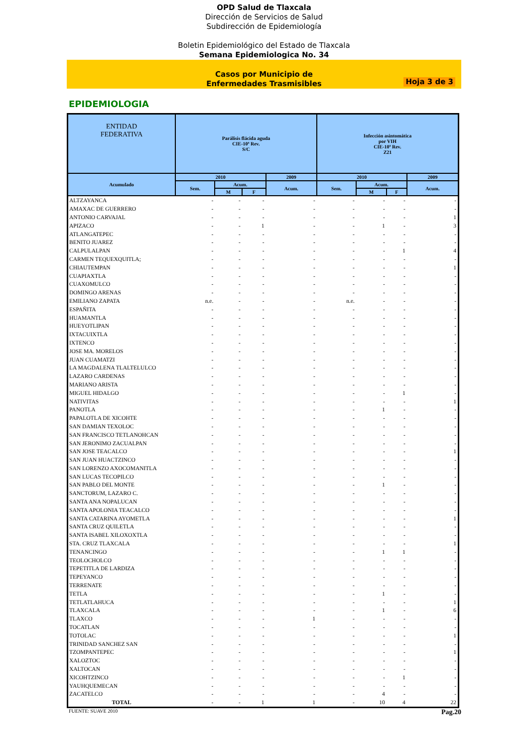OPD Salud de Tlaxcala
Dirección de Servicios de Salud
Subdirección de Epidemiología
Boletin Epidemiológico del Estado de Tlaxcala
Semana Epidemiologica No. 34
Casos por Municipio de
Enfermedades Trasmisibles
Hoja 3 de 3
EPIDEMIOLOGIA
| ENTIDAD FEDERATIVA | Parálisis flácida aguda CIE-10ª Rev. S/C | | | | Infección asintomática por VIH CIE-10ª Rev. Z21 | | | |
| --- | --- | --- | --- | --- | --- | --- | --- | --- |
| Acumulado | 2010 | | | 2009 | 2010 | | | 2009 |
| | Sem. | Acum. | | Acum. | Sem. | Acum. | | Acum. |
| | | M | F | | | M | F | |
| ALTZAYANCA | - | - | - | - | - | - | - | - |
| AMAXAC DE GUERRERO | - | - | - | - | - | - | - | - |
| ANTONIO CARVAJAL | - | - | - | - | - | - | - | 1 |
| APIZACO | - | - | 1 | - | - | 1 | - | 3 |
| ATLANGATEPEC | - | - | - | - | - | - | - | - |
| BENITO JUAREZ | - | - | - | - | - | - | - | - |
| CALPULALPAN | - | - | - | - | - | - | 1 | 4 |
| CARMEN TEQUEXQUITLA; | - | - | - | - | - | - | - | - |
| CHIAUTEMPAN | - | - | - | - | - | - | - | 1 |
| CUAPIAXTLA | - | - | - | - | - | - | - | - |
| CUAXOMULCO | - | - | - | - | - | - | - | - |
| DOMINGO ARENAS | - | - | - | - | - | - | - | - |
| EMILIANO ZAPATA | n.e. | - | - | - | n.e. | - | - | - |
| ESPAÑITA | - | - | - | - | - | - | - | - |
| HUAMANTLA | - | - | - | - | - | - | - | - |
| HUEYOTLIPAN | - | - | - | - | - | - | - | - |
| IXTACUIXTLA | - | - | - | - | - | - | - | - |
| IXTENCO | - | - | - | - | - | - | - | - |
| JOSE MA. MORELOS | - | - | - | - | - | - | - | - |
| JUAN CUAMATZI | - | - | - | - | - | - | - | - |
| LA MAGDALENA TLALTELULCO | - | - | - | - | - | - | - | - |
| LAZARO CARDENAS | - | - | - | - | - | - | - | - |
| MARIANO ARISTA | - | - | - | - | - | - | - | - |
| MIGUEL HIDALGO | - | - | - | - | - | - | 1 | - |
| NATIVITAS | - | - | - | - | - | - | - | 1 |
| PANOTLA | - | - | - | - | - | 1 | - | - |
| PAPALOTLA DE XICOHTE | - | - | - | - | - | - | - | - |
| SAN DAMIAN TEXOLOC | - | - | - | - | - | - | - | - |
| SAN FRANCISCO TETLANOHCAN | - | - | - | - | - | - | - | - |
| SAN JERONIMO ZACUALPAN | - | - | - | - | - | - | - | - |
| SAN JOSE TEACALCO | - | - | - | - | - | - | - | 1 |
| SAN JUAN HUACTZINCO | - | - | - | - | - | - | - | - |
| SAN LORENZO AXOCOMANITLA | - | - | - | - | - | - | - | - |
| SAN LUCAS TECOPILCO | - | - | - | - | - | - | - | - |
| SAN PABLO DEL MONTE | - | - | - | - | - | 1 | - | - |
| SANCTORUM, LAZARO C. | - | - | - | - | - | - | - | - |
| SANTA ANA NOPALUCAN | - | - | - | - | - | - | - | - |
| SANTA APOLONIA TEACALCO | - | - | - | - | - | - | - | - |
| SANTA CATARINA AYOMETLA | - | - | - | - | - | - | - | 1 |
| SANTA CRUZ QUILETLA | - | - | - | - | - | - | - | - |
| SANTA ISABEL XILOXOXTLA | - | - | - | - | - | - | - | - |
| STA. CRUZ TLAXCALA | - | - | - | - | - | - | - | 1 |
| TENANCINGO | - | - | - | - | - | 1 | 1 | - |
| TEOLOCHOLCO | - | - | - | - | - | - | - | - |
| TEPETITLA DE LARDIZA | - | - | - | - | - | - | - | - |
| TEPEYANCO | - | - | - | - | - | - | - | - |
| TERRENATE | - | - | - | - | - | - | - | - |
| TETLA | - | - | - | - | - | 1 | - | - |
| TETLATLAHUCA | - | - | - | - | - | - | - | 1 |
| TLAXCALA | - | - | - | - | - | 1 | - | 6 |
| TLAXCO | - | - | - | 1 | - | - | - | - |
| TOCATLAN | - | - | - | - | - | - | - | - |
| TOTOLAC | - | - | - | - | - | - | - | 1 |
| TRINIDAD SANCHEZ SAN | - | - | - | - | - | - | - | - |
| TZOMPANTEPEC | - | - | - | - | - | - | - | 1 |
| XALOZTOC | - | - | - | - | - | - | - | - |
| XALTOCAN | - | - | - | - | - | - | - | - |
| XICOHTZINCO | - | - | - | - | - | - | 1 | - |
| YAUHQUEMECAN | - | - | - | - | - | - | - | - |
| ZACATELCO | - | - | - | - | - | 4 | - | - |
| TOTAL | - | - | 1 | 1 | - | 10 | 4 | 22 |
FUENTE: SUAVE 2010 Pag.20